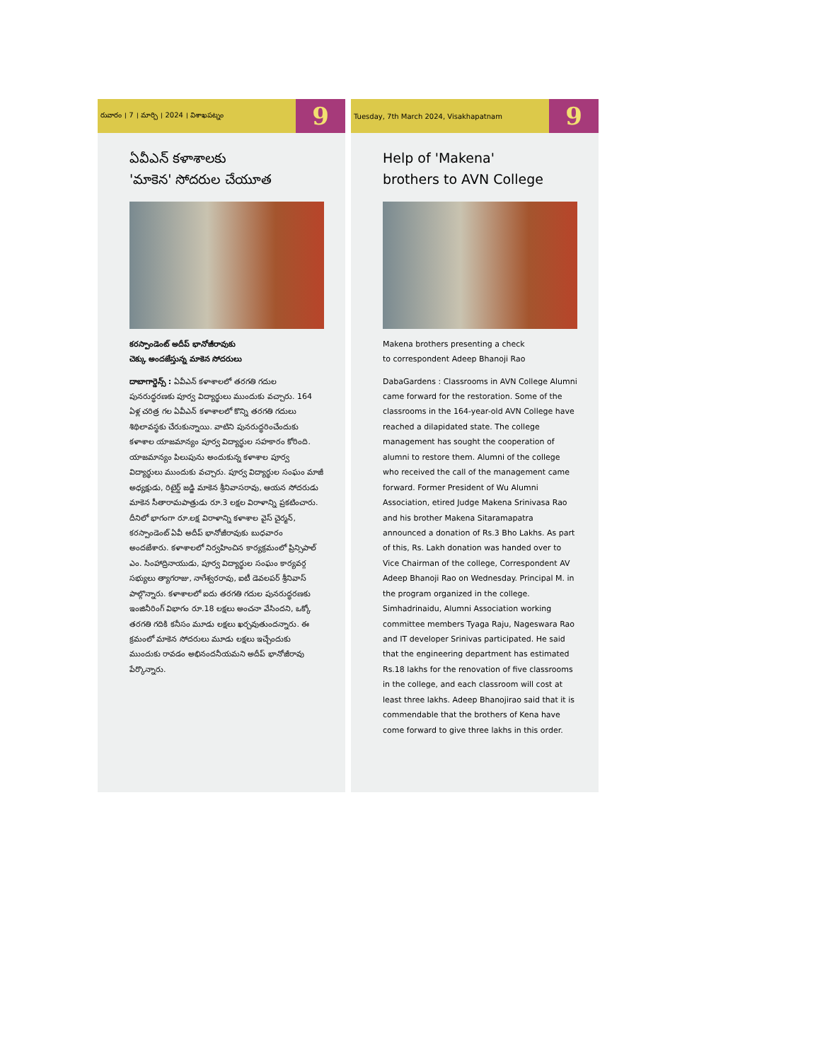రువారం । 7 । మార్చి । 2024 । విశాఖపట్నం 9
ఏవీఎన్ కళాశాలకు
'మాకెన' సోదరుల చేయూత
కరస్పాండెంట్ అదీప్ భానోజీరావుకు
చెక్కు అందజేస్తున్న మాకెన సోదరులు
దాబాగార్డెన్స్ : ఏవీఎన్ కళాశాలలో తరగతి గదుల పునరుద్ధరణకు పూర్వ విద్యార్థులు ముందుకు వచ్చారు. 164 ఏళ్ల చరిత్ర గల ఏవీఎన్ కళాశాలలో కొన్ని తరగతి గదులు శిథిలావస్థకు చేరుకున్నాయి. వాటిని పునరుద్ధరించేందుకు కళాశాల యాజమాన్యం పూర్వ విద్యార్థుల సహకారం కోరింది. యాజమాన్యం పిలుపును అందుకున్న కళాశాల పూర్వ విద్యార్థులు ముందుకు వచ్చారు. పూర్వ విద్యార్థుల సంఘం మాజీ అధ్యక్షుడు, రిటైర్డ్ జడ్జి మాకెన శ్రీనివాసరావు, ఆయన సోదరుడు మాకెన సీతారామపాత్రుడు రూ.3 లక్షల విరాళాన్ని ప్రకటించారు. దీనిలో భాగంగా రూ.లక్ష విరాళాన్ని కళాశాల వైస్ చైర్మన్, కరస్పాండెంట్ ఏవీ అదీప్ భానోజీరావుకు బుధవారం అందజేశారు. కళాశాలలో నిర్వహించిన కార్యక్రమంలో ప్రిన్సిపాల్ ఎం. సింహాద్రినాయుడు, పూర్వ విద్యార్థుల సంఘం కార్యవర్గ సభ్యులు త్యాగరాజు, నాగేశ్వరరావు, ఐటీ డెవలపర్ శ్రీనివాస్ పాల్గొన్నారు. కళాశాలలో ఐదు తరగతి గదుల పునరుద్ధరణకు ఇంజినీరింగ్ విభాగం రూ.18 లక్షలు అంచనా వేసిందని, ఒక్కో తరగతి గదికి కనీసం మూడు లక్షలు ఖర్చవుతుందన్నారు. ఈ క్రమంలో మాకెన సోదరులు మూడు లక్షలు ఇచ్చేందుకు ముందుకు రావడం అభినందనీయమని అదీప్ భానోజీరావు పేర్కొన్నారు.
Tuesday, 7th March 2024, Visakhapatnam 9
Help of 'Makena'
brothers to AVN College
Makena brothers presenting a check
to correspondent Adeep Bhanoji Rao
DabaGardens : Classrooms in AVN College Alumni came forward for the restoration. Some of the classrooms in the 164-year-old AVN College have reached a dilapidated state. The college management has sought the cooperation of alumni to restore them. Alumni of the college who received the call of the management came forward. Former President of Wu Alumni Association, etired Judge Makena Srinivasa Rao and his brother Makena Sitaramapatra announced a donation of Rs.3 Bho Lakhs. As part of this, Rs. Lakh donation was handed over to Vice Chairman of the college, Correspondent AV Adeep Bhanoji Rao on Wednesday. Principal M. in the program organized in the college. Simhadrinaidu, Alumni Association working committee members Tyaga Raju, Nageswara Rao and IT developer Srinivas participated. He said that the engineering department has estimated Rs.18 lakhs for the renovation of five classrooms in the college, and each classroom will cost at least three lakhs. Adeep Bhanojirao said that it is commendable that the brothers of Kena have come forward to give three lakhs in this order.